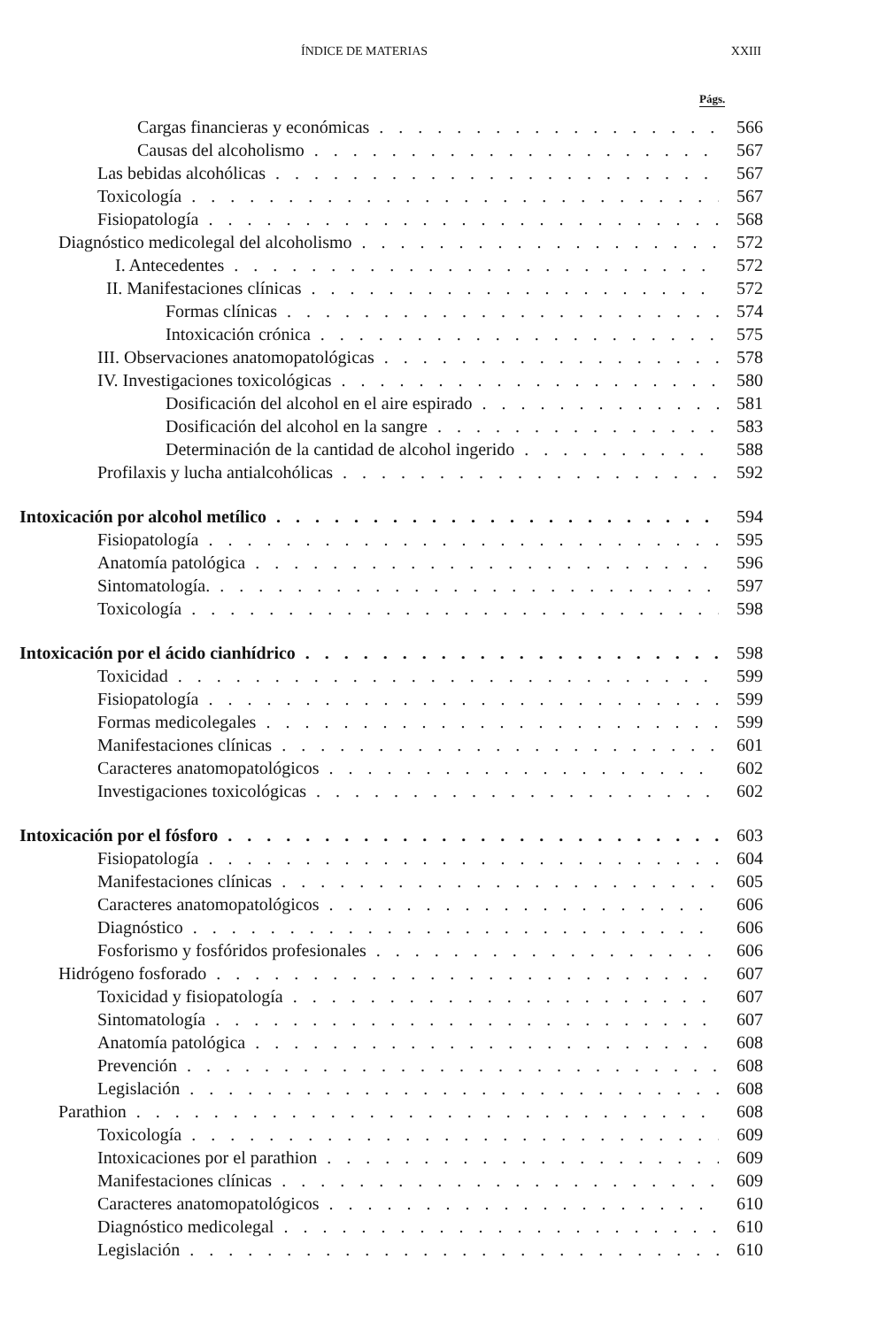ÍNDICE DE MATERIAS XXIII
Págs.
Cargas financieras y económicas 566
Causas del alcoholismo 567
Las bebidas alcohólicas 567
Toxicología 567
Fisiopatología 568
Diagnóstico medicolegal del alcoholismo 572
I. Antecedentes 572
II. Manifestaciones clínicas 572
Formas clínicas 574
Intoxicación crónica 575
III. Observaciones anatomopatológicas 578
IV. Investigaciones toxicológicas 580
Dosificación del alcohol en el aire espirado 581
Dosificación del alcohol en la sangre 583
Determinación de la cantidad de alcohol ingerido 588
Profilaxis y lucha antialcohólicas 592
Intoxicación por alcohol metílico 594
Fisiopatología 595
Anatomía patológica 596
Sintomatología. 597
Toxicología 598
Intoxicación por el ácido cianhídrico 598
Toxicidad 599
Fisiopatología 599
Formas medicolegales 599
Manifestaciones clínicas 601
Caracteres anatomopatológicos 602
Investigaciones toxicológicas 602
Intoxicación por el fósforo 603
Fisiopatología 604
Manifestaciones clínicas 605
Caracteres anatomopatológicos 606
Diagnóstico 606
Fosforismo y fosfóridos profesionales 606
Hidrógeno fosforado 607
Toxicidad y fisiopatología 607
Sintomatología 607
Anatomía patológica 608
Prevención 608
Legislación 608
Parathion 608
Toxicología 609
Intoxicaciones por el parathion 609
Manifestaciones clínicas 609
Caracteres anatomopatológicos 610
Diagnóstico medicolegal 610
Legislación 610